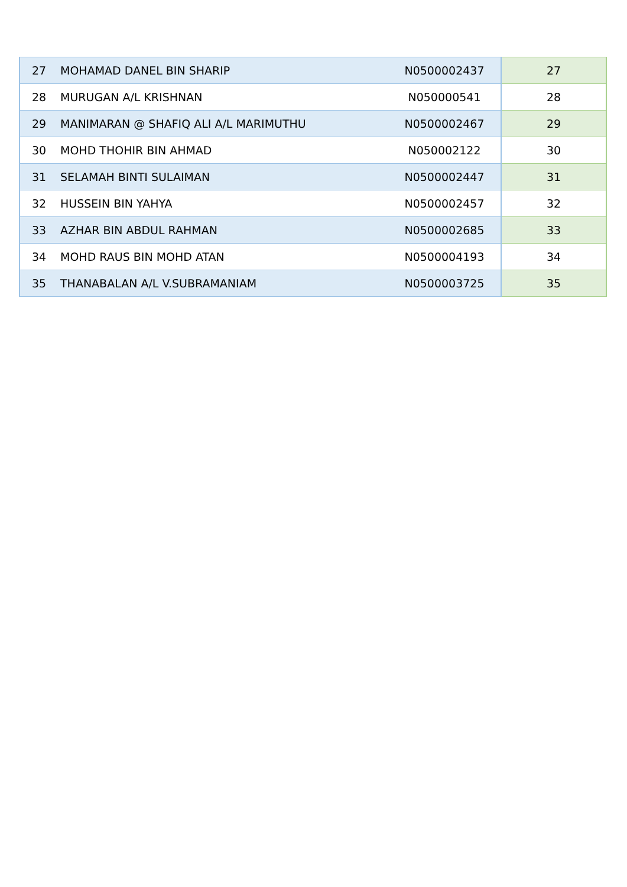| 27 | MOHAMAD DANEL BIN SHARIP | N0500002437 | 27 |
| 28 | MURUGAN A/L KRISHNAN | N050000541 | 28 |
| 29 | MANIMARAN @ SHAFIQ ALI A/L MARIMUTHU | N0500002467 | 29 |
| 30 | MOHD THOHIR BIN AHMAD | N050002122 | 30 |
| 31 | SELAMAH BINTI SULAIMAN | N0500002447 | 31 |
| 32 | HUSSEIN BIN YAHYA | N0500002457 | 32 |
| 33 | AZHAR BIN ABDUL RAHMAN | N0500002685 | 33 |
| 34 | MOHD RAUS BIN MOHD ATAN | N0500004193 | 34 |
| 35 | THANABALAN A/L V.SUBRAMANIAM | N0500003725 | 35 |